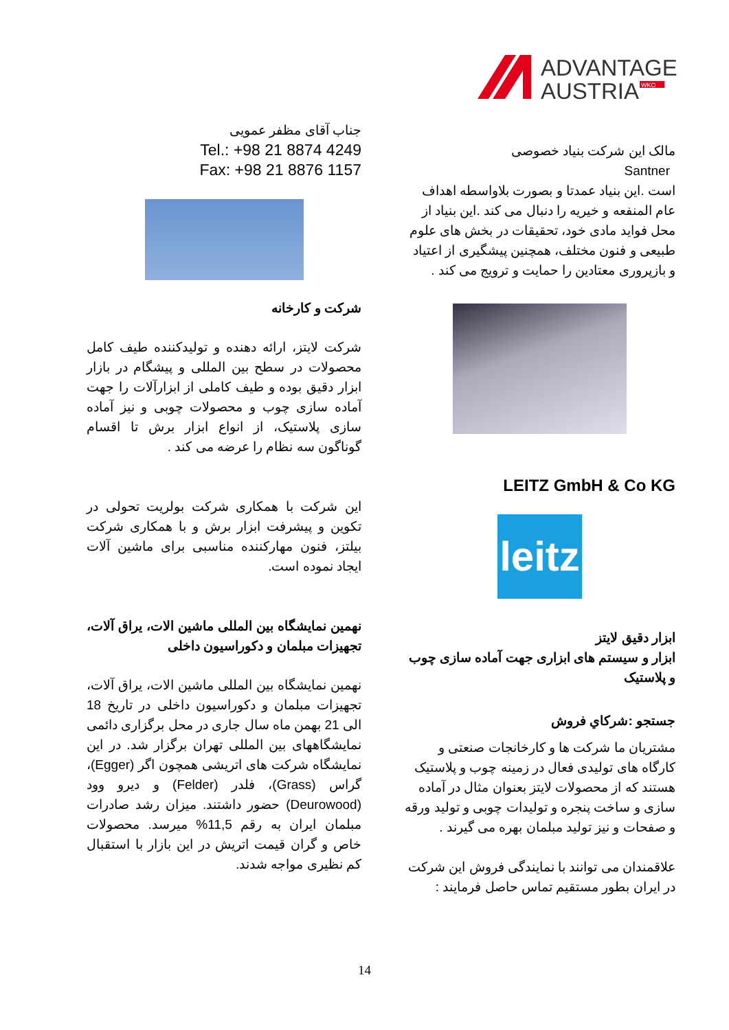ADVANTAGE
AUSTRIA
WKO
مالک این شرکت بنیاد خصوصی
Santner
است .این بنیاد عمدتا و بصورت بلاواسطه اهداف عام المنفعه و خیریه را دنبال می کند .این بنیاد از محل فواید مادی خود، تحقیقات در بخش های علوم طبیعی و فنون مختلف، همچنین پیشگیری از اعتیاد و بازپروری معتادین را حمایت و ترویج می کند .
LEITZ GmbH & Co KG
leitz
ابزار دقیق لایتز
ابزار و سیستم های ابزاری جهت آماده سازی چوب و پلاستیک
جستجو :شركاي فروش
مشتریان ما شرکت ها و کارخانجات صنعتی و کارگاه های تولیدی فعال در زمینه چوب و پلاستیک هستند که از محصولات لایتز بعنوان مثال در آماده سازی و ساخت پنجره و تولیدات چوبی و تولید ورقه و صفحات و نیز تولید مبلمان بهره می گیرند .
علاقمندان می توانند با نمایندگی فروش این شرکت در ایران بطور مستقیم تماس حاصل فرمایند :
جناب آقای مظفر عمویی
Tel.: +98 21 8874 4249
Fax: +98 21 8876 1157
شرکت و کارخانه
شرکت لایتز، ارائه دهنده و تولیدکننده طیف کامل محصولات در سطح بین المللی و پیشگام در بازار ابزار دقیق بوده و طیف کاملی از ابزارآلات را جهت آماده سازی چوب و محصولات چوبی و نیز آماده سازی پلاستیک، از انواع ابزار برش تا اقسام گوناگون سه نظام را عرضه می کند .
این شرکت با همکاری شرکت بولریت تحولی در تکوین و پیشرفت ابزار برش و با همکاری شرکت بیلتز، فنون مهارکننده مناسبی برای ماشین آلات ایجاد نموده است.
نهمین نمایشگاه بین المللی ماشین الات، یراق آلات، تجهیزات مبلمان و دکوراسیون داخلی
نهمین نمایشگاه بین المللی ماشین الات، یراق آلات، تجهیزات مبلمان و دکوراسیون داخلی در تاریخ 18 الی 21 بهمن ماه سال جاری در محل برگزاری دائمی نمایشگاههای بین المللی تهران برگزار شد. در این نمایشگاه شرکت های اتریشی همچون اگر (Egger)، گراس (Grass)، فلدر (Felder) و دیرو وود (Deurowood) حضور داشتند. میزان رشد صادرات مبلمان ایران به رقم 11,5% میرسد. محصولات خاص و گران قیمت اتریش در این بازار با استقبال کم نظیری مواجه شدند.
14